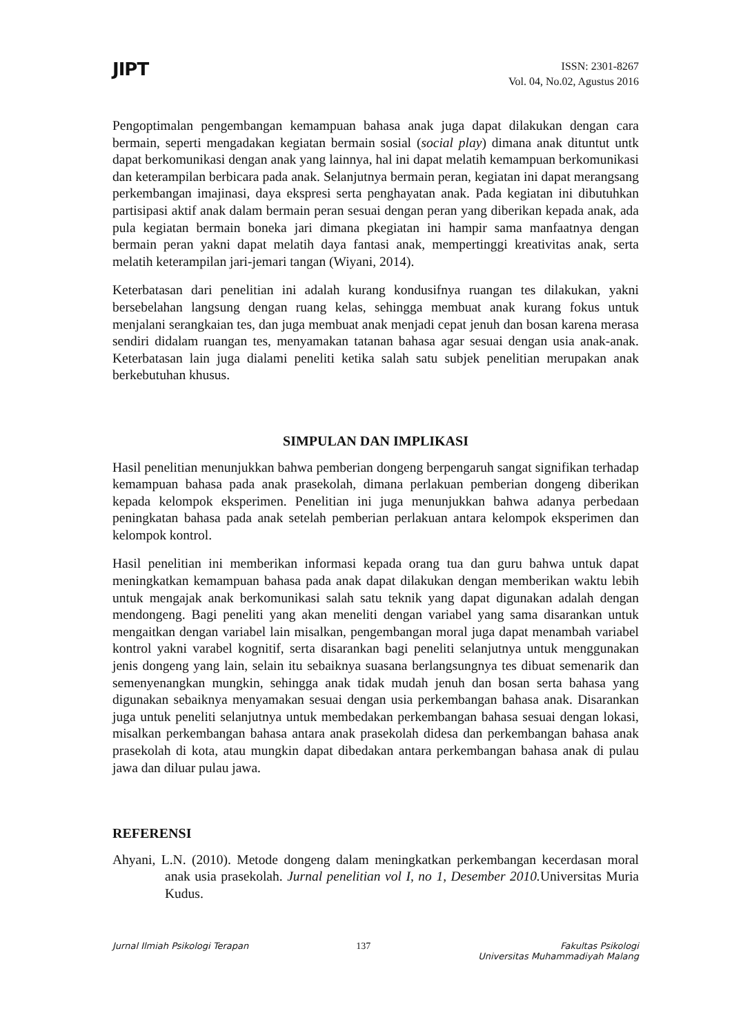JIPT
ISSN: 2301-8267
Vol. 04, No.02, Agustus 2016
Pengoptimalan pengembangan kemampuan bahasa anak juga dapat dilakukan dengan cara bermain, seperti mengadakan kegiatan bermain sosial (social play) dimana anak dituntut untk dapat berkomunikasi dengan anak yang lainnya, hal ini dapat melatih kemampuan berkomunikasi dan keterampilan berbicara pada anak. Selanjutnya bermain peran, kegiatan ini dapat merangsang perkembangan imajinasi, daya ekspresi serta penghayatan anak. Pada kegiatan ini dibutuhkan partisipasi aktif anak dalam bermain peran sesuai dengan peran yang diberikan kepada anak, ada pula kegiatan bermain boneka jari dimana pkegiatan ini hampir sama manfaatnya dengan bermain peran yakni dapat melatih daya fantasi anak, mempertinggi kreativitas anak, serta melatih keterampilan jari-jemari tangan (Wiyani, 2014).
Keterbatasan dari penelitian ini adalah kurang kondusifnya ruangan tes dilakukan, yakni bersebelahan langsung dengan ruang kelas, sehingga membuat anak kurang fokus untuk menjalani serangkaian tes, dan juga membuat anak menjadi cepat jenuh dan bosan karena merasa sendiri didalam ruangan tes, menyamakan tatanan bahasa agar sesuai dengan usia anak-anak. Keterbatasan lain juga dialami peneliti ketika salah satu subjek penelitian merupakan anak berkebutuhan khusus.
SIMPULAN DAN IMPLIKASI
Hasil penelitian menunjukkan bahwa pemberian dongeng berpengaruh sangat signifikan terhadap kemampuan bahasa pada anak prasekolah, dimana perlakuan pemberian dongeng diberikan kepada kelompok eksperimen. Penelitian ini juga menunjukkan bahwa adanya perbedaan peningkatan bahasa pada anak setelah pemberian perlakuan antara kelompok eksperimen dan kelompok kontrol.
Hasil penelitian ini memberikan informasi kepada orang tua dan guru bahwa untuk dapat meningkatkan kemampuan bahasa pada anak dapat dilakukan dengan memberikan waktu lebih untuk mengajak anak berkomunikasi salah satu teknik yang dapat digunakan adalah dengan mendongeng. Bagi peneliti yang akan meneliti dengan variabel yang sama disarankan untuk mengaitkan dengan variabel lain misalkan, pengembangan moral juga dapat menambah variabel kontrol yakni varabel kognitif, serta disarankan bagi peneliti selanjutnya untuk menggunakan jenis dongeng yang lain, selain itu sebaiknya suasana berlangsungnya tes dibuat semenarik dan semenyenangkan mungkin, sehingga anak tidak mudah jenuh dan bosan serta bahasa yang digunakan sebaiknya menyamakan sesuai dengan usia perkembangan bahasa anak. Disarankan juga untuk peneliti selanjutnya untuk membedakan perkembangan bahasa sesuai dengan lokasi, misalkan perkembangan bahasa antara anak prasekolah didesa dan perkembangan bahasa anak prasekolah di kota, atau mungkin dapat dibedakan antara perkembangan bahasa anak di pulau jawa dan diluar pulau jawa.
REFERENSI
Ahyani, L.N. (2010). Metode dongeng dalam meningkatkan perkembangan kecerdasan moral anak usia prasekolah. Jurnal penelitian vol I, no 1, Desember 2010. Universitas Muria Kudus.
Jurnal Ilmiah Psikologi Terapan
137 Fakultas Psikologi
Universitas Muhammadiyah Malang